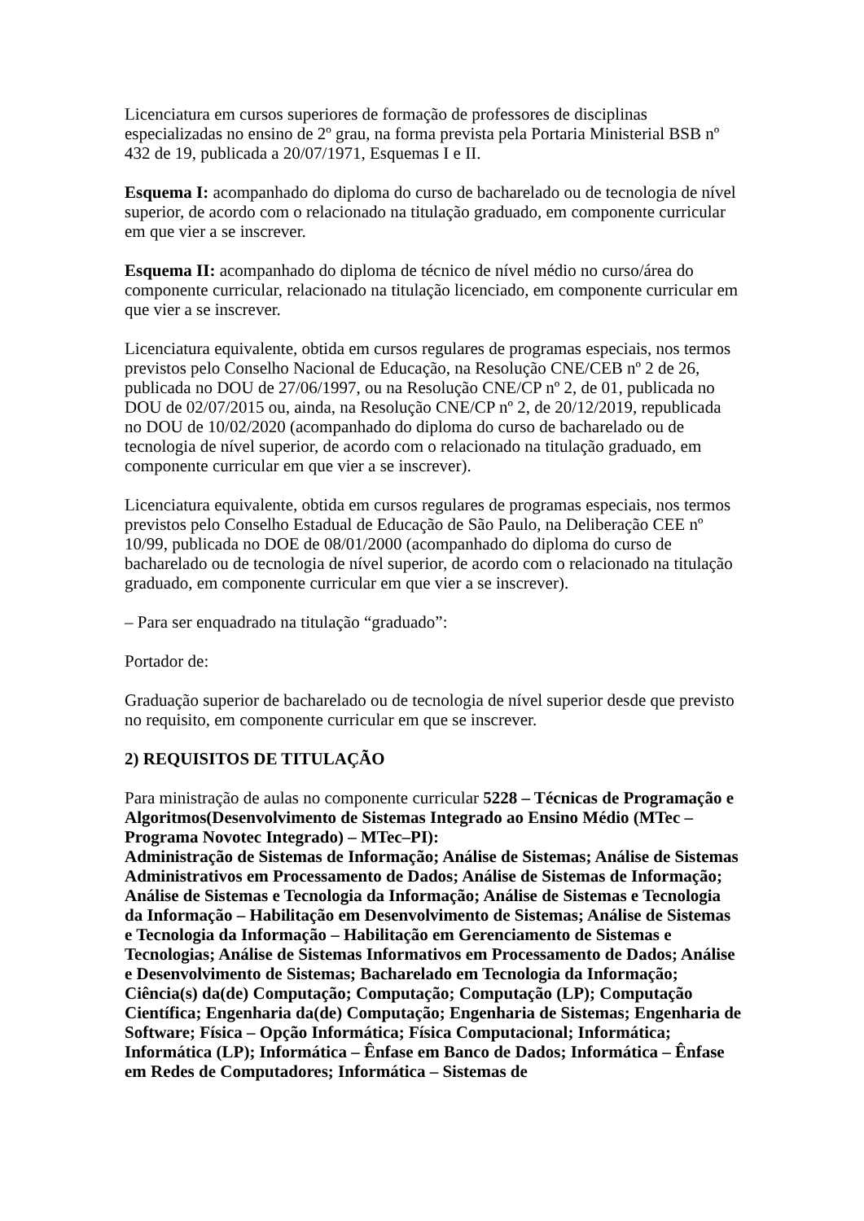Licenciatura em cursos superiores de formação de professores de disciplinas especializadas no ensino de 2º grau, na forma prevista pela Portaria Ministerial BSB nº 432 de 19, publicada a 20/07/1971, Esquemas I e II.
Esquema I: acompanhado do diploma do curso de bacharelado ou de tecnologia de nível superior, de acordo com o relacionado na titulação graduado, em componente curricular em que vier a se inscrever.
Esquema II: acompanhado do diploma de técnico de nível médio no curso/área do componente curricular, relacionado na titulação licenciado, em componente curricular em que vier a se inscrever.
Licenciatura equivalente, obtida em cursos regulares de programas especiais, nos termos previstos pelo Conselho Nacional de Educação, na Resolução CNE/CEB nº 2 de 26, publicada no DOU de 27/06/1997, ou na Resolução CNE/CP nº 2, de 01, publicada no DOU de 02/07/2015 ou, ainda, na Resolução CNE/CP nº 2, de 20/12/2019, republicada no DOU de 10/02/2020 (acompanhado do diploma do curso de bacharelado ou de tecnologia de nível superior, de acordo com o relacionado na titulação graduado, em componente curricular em que vier a se inscrever).
Licenciatura equivalente, obtida em cursos regulares de programas especiais, nos termos previstos pelo Conselho Estadual de Educação de São Paulo, na Deliberação CEE nº 10/99, publicada no DOE de 08/01/2000 (acompanhado do diploma do curso de bacharelado ou de tecnologia de nível superior, de acordo com o relacionado na titulação graduado, em componente curricular em que vier a se inscrever).
– Para ser enquadrado na titulação “graduado”:
Portador de:
Graduação superior de bacharelado ou de tecnologia de nível superior desde que previsto no requisito, em componente curricular em que se inscrever.
2) REQUISITOS DE TITULAÇÃO
Para ministração de aulas no componente curricular 5228 – Técnicas de Programação e Algoritmos(Desenvolvimento de Sistemas Integrado ao Ensino Médio (MTec – Programa Novotec Integrado) – MTec–PI):
Administração de Sistemas de Informação; Análise de Sistemas; Análise de Sistemas Administrativos em Processamento de Dados; Análise de Sistemas de Informação; Análise de Sistemas e Tecnologia da Informação; Análise de Sistemas e Tecnologia da Informação – Habilitação em Desenvolvimento de Sistemas; Análise de Sistemas e Tecnologia da Informação – Habilitação em Gerenciamento de Sistemas e Tecnologias; Análise de Sistemas Informativos em Processamento de Dados; Análise e Desenvolvimento de Sistemas; Bacharelado em Tecnologia da Informação; Ciência(s) da(de) Computação; Computação; Computação (LP); Computação Científica; Engenharia da(de) Computação; Engenharia de Sistemas; Engenharia de Software; Física – Opção Informática; Física Computacional; Informática; Informática (LP); Informática – Ênfase em Banco de Dados; Informática – Ênfase em Redes de Computadores; Informática – Sistemas de